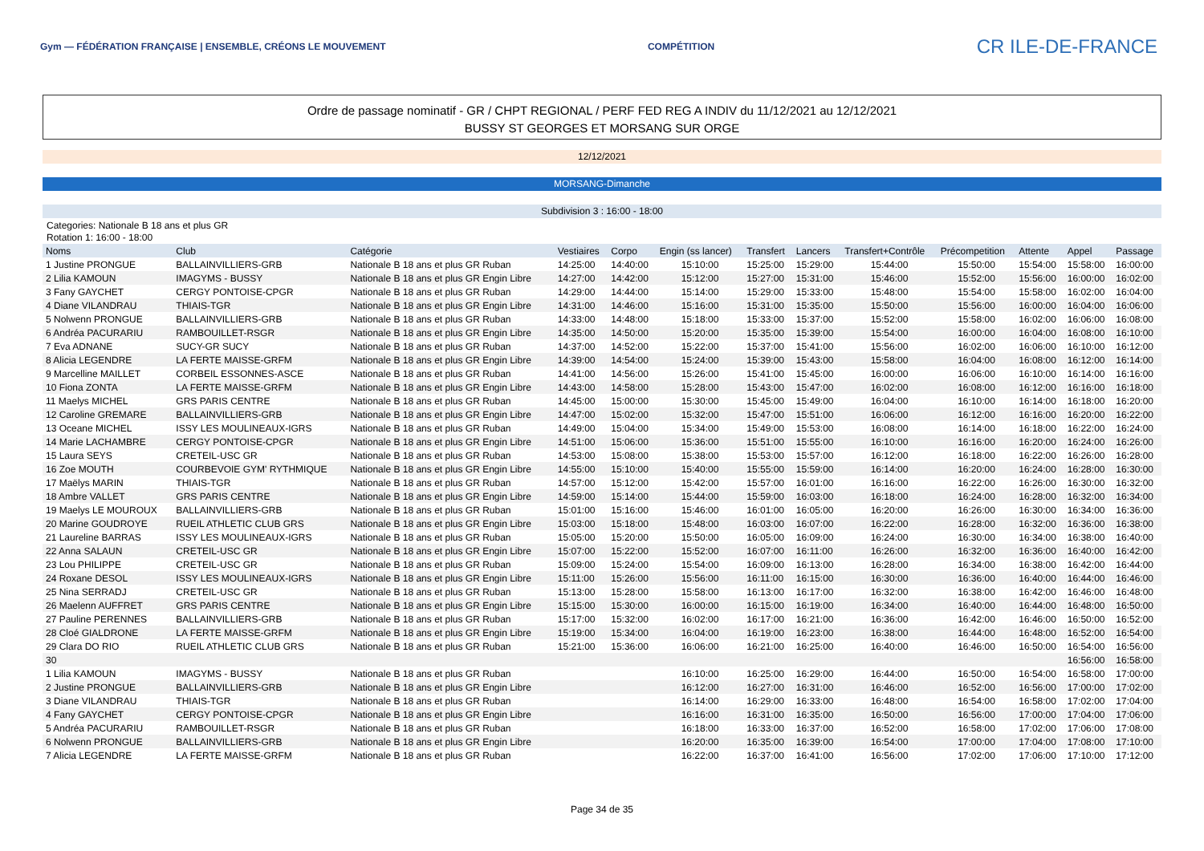Gym — FÉDÉRATION FRANÇAISE | ENSEMBLE, CRÉONS LE MOUVEMENT
COMPÉTITION
CR ILE-DE-FRANCE
Ordre de passage nominatif - GR / CHPT REGIONAL / PERF FED REG A INDIV du 11/12/2021 au 12/12/2021
BUSSY ST GEORGES ET MORSANG SUR ORGE
12/12/2021
MORSANG-Dimanche
Subdivision 3 : 16:00 - 18:00
Categories: Nationale B 18 ans et plus GR
Rotation 1: 16:00 - 18:00
| Noms | Club | Catégorie | Vestiaires | Corpo | Engin (ss lancer) | Transfert | Lancers | Transfert+Contrôle | Précompetition | Attente | Appel | Passage |
| --- | --- | --- | --- | --- | --- | --- | --- | --- | --- | --- | --- | --- |
| 1 Justine PRONGUE | BALLAINVILLIERS-GRB | Nationale B 18 ans et plus GR Ruban | 14:25:00 | 14:40:00 | 15:10:00 | 15:25:00 | 15:29:00 | 15:44:00 | 15:50:00 | 15:54:00 | 15:58:00 | 16:00:00 |
| 2 Lilia KAMOUN | IMAGYMS - BUSSY | Nationale B 18 ans et plus GR Engin Libre | 14:27:00 | 14:42:00 | 15:12:00 | 15:27:00 | 15:31:00 | 15:46:00 | 15:52:00 | 15:56:00 | 16:00:00 | 16:02:00 |
| 3 Fany GAYCHET | CERGY PONTOISE-CPGR | Nationale B 18 ans et plus GR Ruban | 14:29:00 | 14:44:00 | 15:14:00 | 15:29:00 | 15:33:00 | 15:48:00 | 15:54:00 | 15:58:00 | 16:02:00 | 16:04:00 |
| 4 Diane VILANDRAU | THIAIS-TGR | Nationale B 18 ans et plus GR Engin Libre | 14:31:00 | 14:46:00 | 15:16:00 | 15:31:00 | 15:35:00 | 15:50:00 | 15:56:00 | 16:00:00 | 16:04:00 | 16:06:00 |
| 5 Nolwenn PRONGUE | BALLAINVILLIERS-GRB | Nationale B 18 ans et plus GR Ruban | 14:33:00 | 14:48:00 | 15:18:00 | 15:33:00 | 15:37:00 | 15:52:00 | 15:58:00 | 16:02:00 | 16:06:00 | 16:08:00 |
| 6 Andréa PACURARIU | RAMBOUILLET-RSGR | Nationale B 18 ans et plus GR Engin Libre | 14:35:00 | 14:50:00 | 15:20:00 | 15:35:00 | 15:39:00 | 15:54:00 | 16:00:00 | 16:04:00 | 16:08:00 | 16:10:00 |
| 7 Eva ADNANE | SUCY-GR SUCY | Nationale B 18 ans et plus GR Ruban | 14:37:00 | 14:52:00 | 15:22:00 | 15:37:00 | 15:41:00 | 15:56:00 | 16:02:00 | 16:06:00 | 16:10:00 | 16:12:00 |
| 8 Alicia LEGENDRE | LA FERTE MAISSE-GRFM | Nationale B 18 ans et plus GR Engin Libre | 14:39:00 | 14:54:00 | 15:24:00 | 15:39:00 | 15:43:00 | 15:58:00 | 16:04:00 | 16:08:00 | 16:12:00 | 16:14:00 |
| 9 Marcelline MAILLET | CORBEIL ESSONNES-ASCE | Nationale B 18 ans et plus GR Ruban | 14:41:00 | 14:56:00 | 15:26:00 | 15:41:00 | 15:45:00 | 16:00:00 | 16:06:00 | 16:10:00 | 16:14:00 | 16:16:00 |
| 10 Fiona ZONTA | LA FERTE MAISSE-GRFM | Nationale B 18 ans et plus GR Engin Libre | 14:43:00 | 14:58:00 | 15:28:00 | 15:43:00 | 15:47:00 | 16:02:00 | 16:08:00 | 16:12:00 | 16:16:00 | 16:18:00 |
| 11 Maelys MICHEL | GRS PARIS CENTRE | Nationale B 18 ans et plus GR Ruban | 14:45:00 | 15:00:00 | 15:30:00 | 15:45:00 | 15:49:00 | 16:04:00 | 16:10:00 | 16:14:00 | 16:18:00 | 16:20:00 |
| 12 Caroline GREMARE | BALLAINVILLIERS-GRB | Nationale B 18 ans et plus GR Engin Libre | 14:47:00 | 15:02:00 | 15:32:00 | 15:47:00 | 15:51:00 | 16:06:00 | 16:12:00 | 16:16:00 | 16:20:00 | 16:22:00 |
| 13 Oceane MICHEL | ISSY LES MOULINEAUX-IGRS | Nationale B 18 ans et plus GR Ruban | 14:49:00 | 15:04:00 | 15:34:00 | 15:49:00 | 15:53:00 | 16:08:00 | 16:14:00 | 16:18:00 | 16:22:00 | 16:24:00 |
| 14 Marie LACHAMBRE | CERGY PONTOISE-CPGR | Nationale B 18 ans et plus GR Engin Libre | 14:51:00 | 15:06:00 | 15:36:00 | 15:51:00 | 15:55:00 | 16:10:00 | 16:16:00 | 16:20:00 | 16:24:00 | 16:26:00 |
| 15 Laura SEYS | CRETEIL-USC GR | Nationale B 18 ans et plus GR Ruban | 14:53:00 | 15:08:00 | 15:38:00 | 15:53:00 | 15:57:00 | 16:12:00 | 16:18:00 | 16:22:00 | 16:26:00 | 16:28:00 |
| 16 Zoe MOUTH | COURBEVOIE GYM' RYTHMIQUE | Nationale B 18 ans et plus GR Engin Libre | 14:55:00 | 15:10:00 | 15:40:00 | 15:55:00 | 15:59:00 | 16:14:00 | 16:20:00 | 16:24:00 | 16:28:00 | 16:30:00 |
| 17 Maëlys MARIN | THIAIS-TGR | Nationale B 18 ans et plus GR Ruban | 14:57:00 | 15:12:00 | 15:42:00 | 15:57:00 | 16:01:00 | 16:16:00 | 16:22:00 | 16:26:00 | 16:30:00 | 16:32:00 |
| 18 Ambre VALLET | GRS PARIS CENTRE | Nationale B 18 ans et plus GR Engin Libre | 14:59:00 | 15:14:00 | 15:44:00 | 15:59:00 | 16:03:00 | 16:18:00 | 16:24:00 | 16:28:00 | 16:32:00 | 16:34:00 |
| 19 Maelys LE MOUROUX | BALLAINVILLIERS-GRB | Nationale B 18 ans et plus GR Ruban | 15:01:00 | 15:16:00 | 15:46:00 | 16:01:00 | 16:05:00 | 16:20:00 | 16:26:00 | 16:30:00 | 16:34:00 | 16:36:00 |
| 20 Marine GOUDROYE | RUEIL ATHLETIC CLUB GRS | Nationale B 18 ans et plus GR Engin Libre | 15:03:00 | 15:18:00 | 15:48:00 | 16:03:00 | 16:07:00 | 16:22:00 | 16:28:00 | 16:32:00 | 16:36:00 | 16:38:00 |
| 21 Laureline BARRAS | ISSY LES MOULINEAUX-IGRS | Nationale B 18 ans et plus GR Ruban | 15:05:00 | 15:20:00 | 15:50:00 | 16:05:00 | 16:09:00 | 16:24:00 | 16:30:00 | 16:34:00 | 16:38:00 | 16:40:00 |
| 22 Anna SALAUN | CRETEIL-USC GR | Nationale B 18 ans et plus GR Engin Libre | 15:07:00 | 15:22:00 | 15:52:00 | 16:07:00 | 16:11:00 | 16:26:00 | 16:32:00 | 16:36:00 | 16:40:00 | 16:42:00 |
| 23 Lou PHILIPPE | CRETEIL-USC GR | Nationale B 18 ans et plus GR Ruban | 15:09:00 | 15:24:00 | 15:54:00 | 16:09:00 | 16:13:00 | 16:28:00 | 16:34:00 | 16:38:00 | 16:42:00 | 16:44:00 |
| 24 Roxane DESOL | ISSY LES MOULINEAUX-IGRS | Nationale B 18 ans et plus GR Engin Libre | 15:11:00 | 15:26:00 | 15:56:00 | 16:11:00 | 16:15:00 | 16:30:00 | 16:36:00 | 16:40:00 | 16:44:00 | 16:46:00 |
| 25 Nina SERRADJ | CRETEIL-USC GR | Nationale B 18 ans et plus GR Ruban | 15:13:00 | 15:28:00 | 15:58:00 | 16:13:00 | 16:17:00 | 16:32:00 | 16:38:00 | 16:42:00 | 16:46:00 | 16:48:00 |
| 26 Maelenn AUFFRET | GRS PARIS CENTRE | Nationale B 18 ans et plus GR Engin Libre | 15:15:00 | 15:30:00 | 16:00:00 | 16:15:00 | 16:19:00 | 16:34:00 | 16:40:00 | 16:44:00 | 16:48:00 | 16:50:00 |
| 27 Pauline PERENNES | BALLAINVILLIERS-GRB | Nationale B 18 ans et plus GR Ruban | 15:17:00 | 15:32:00 | 16:02:00 | 16:17:00 | 16:21:00 | 16:36:00 | 16:42:00 | 16:46:00 | 16:50:00 | 16:52:00 |
| 28 Cloé GIALDRONE | LA FERTE MAISSE-GRFM | Nationale B 18 ans et plus GR Engin Libre | 15:19:00 | 15:34:00 | 16:04:00 | 16:19:00 | 16:23:00 | 16:38:00 | 16:44:00 | 16:48:00 | 16:52:00 | 16:54:00 |
| 29 Clara DO RIO | RUEIL ATHLETIC CLUB GRS | Nationale B 18 ans et plus GR Ruban | 15:21:00 | 15:36:00 | 16:06:00 | 16:21:00 | 16:25:00 | 16:40:00 | 16:46:00 | 16:50:00 | 16:54:00 | 16:56:00 |
| 30 | | | | | | | | | | | 16:56:00 | 16:58:00 |
| 1 Lilia KAMOUN | IMAGYMS - BUSSY | Nationale B 18 ans et plus GR Ruban | | | 16:10:00 | 16:25:00 | 16:29:00 | 16:44:00 | 16:50:00 | 16:54:00 | 16:58:00 | 17:00:00 |
| 2 Justine PRONGUE | BALLAINVILLIERS-GRB | Nationale B 18 ans et plus GR Engin Libre | | | 16:12:00 | 16:27:00 | 16:31:00 | 16:46:00 | 16:52:00 | 16:56:00 | 17:00:00 | 17:02:00 |
| 3 Diane VILANDRAU | THIAIS-TGR | Nationale B 18 ans et plus GR Ruban | | | 16:14:00 | 16:29:00 | 16:33:00 | 16:48:00 | 16:54:00 | 16:58:00 | 17:02:00 | 17:04:00 |
| 4 Fany GAYCHET | CERGY PONTOISE-CPGR | Nationale B 18 ans et plus GR Engin Libre | | | 16:16:00 | 16:31:00 | 16:35:00 | 16:50:00 | 16:56:00 | 17:00:00 | 17:04:00 | 17:06:00 |
| 5 Andréa PACURARIU | RAMBOUILLET-RSGR | Nationale B 18 ans et plus GR Ruban | | | 16:18:00 | 16:33:00 | 16:37:00 | 16:52:00 | 16:58:00 | 17:02:00 | 17:06:00 | 17:08:00 |
| 6 Nolwenn PRONGUE | BALLAINVILLIERS-GRB | Nationale B 18 ans et plus GR Engin Libre | | | 16:20:00 | 16:35:00 | 16:39:00 | 16:54:00 | 17:00:00 | 17:04:00 | 17:08:00 | 17:10:00 |
| 7 Alicia LEGENDRE | LA FERTE MAISSE-GRFM | Nationale B 18 ans et plus GR Ruban | | | 16:22:00 | 16:37:00 | 16:41:00 | 16:56:00 | 17:02:00 | 17:06:00 | 17:10:00 | 17:12:00 |
Page 34 de 35